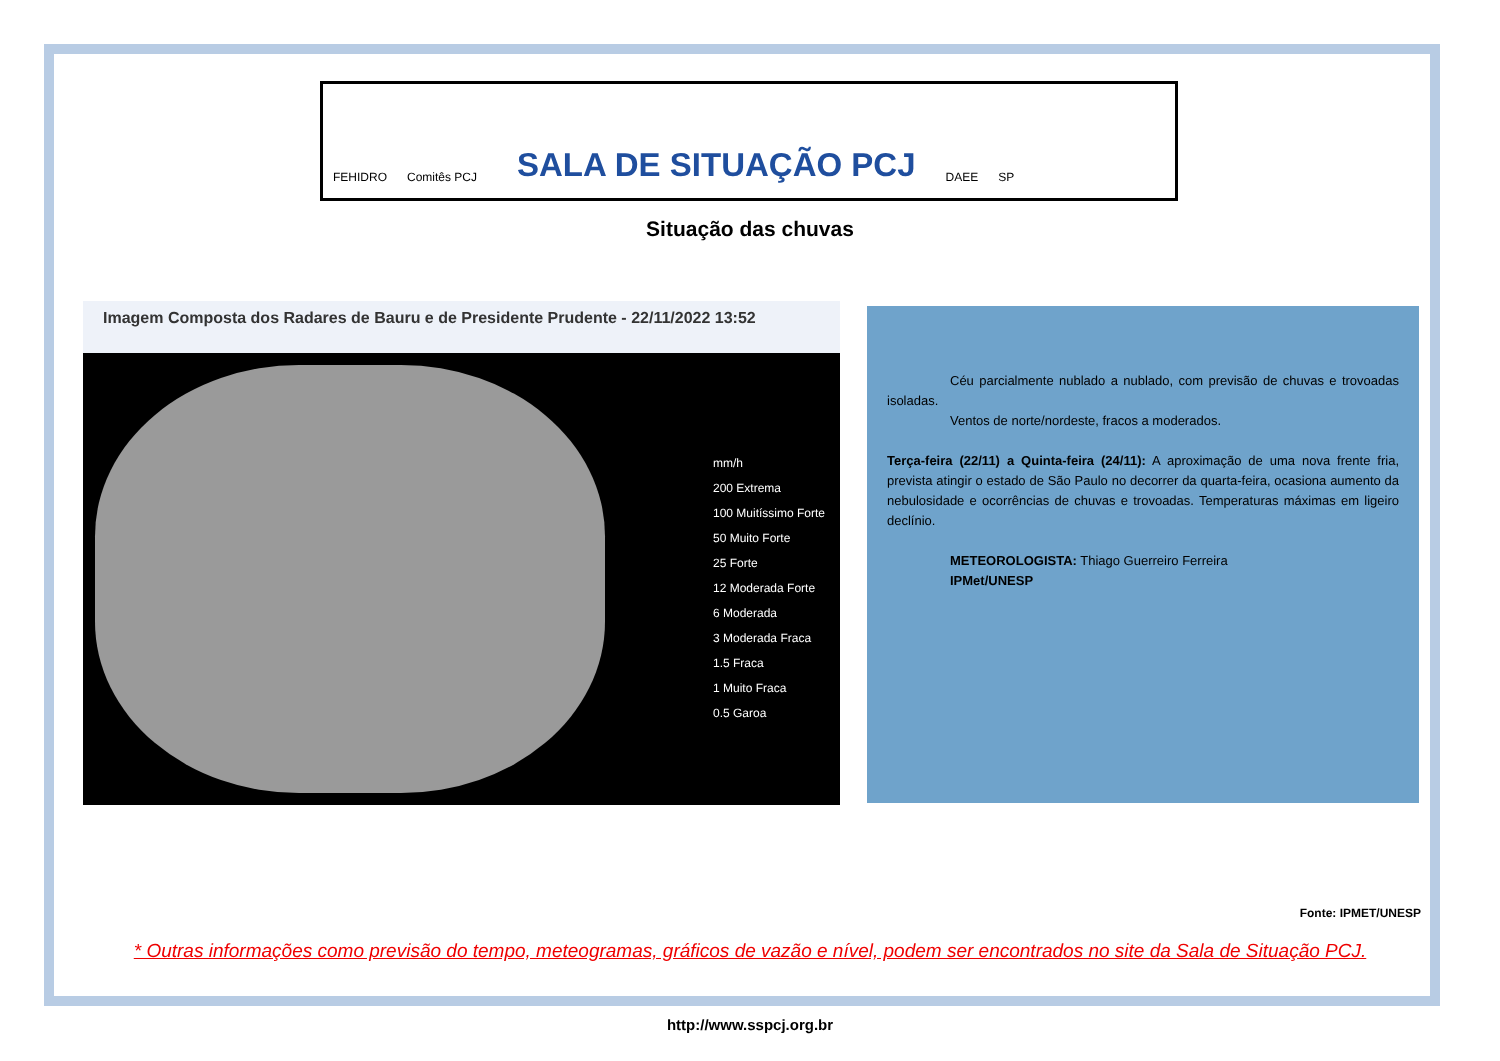FEHIDRO Comitês PCJ
SALA DE SITUAÇÃO PCJ
DAEE SP
Situação das chuvas
Imagem Composta dos Radares de Bauru e de Presidente Prudente - 22/11/2022 13:52
mm/h
200 Extrema
100 Muitíssimo Forte
50 Muito Forte
25 Forte
12 Moderada Forte
6 Moderada
3 Moderada Fraca
1.5 Fraca
1 Muito Fraca
0.5 Garoa
Céu parcialmente nublado a nublado, com previsão de chuvas e trovoadas isoladas.
Ventos de norte/nordeste, fracos a moderados.
Terça-feira (22/11) a Quinta-feira (24/11): A aproximação de uma nova frente fria, prevista atingir o estado de São Paulo no decorrer da quarta-feira, ocasiona aumento da nebulosidade e ocorrências de chuvas e trovoadas. Temperaturas máximas em ligeiro declínio.
METEOROLOGISTA: Thiago Guerreiro Ferreira
IPMet/UNESP
Fonte: IPMET/UNESP
* Outras informações como previsão do tempo, meteogramas, gráficos de vazão e nível, podem ser encontrados no site da Sala de Situação PCJ.
http://www.sspcj.org.br